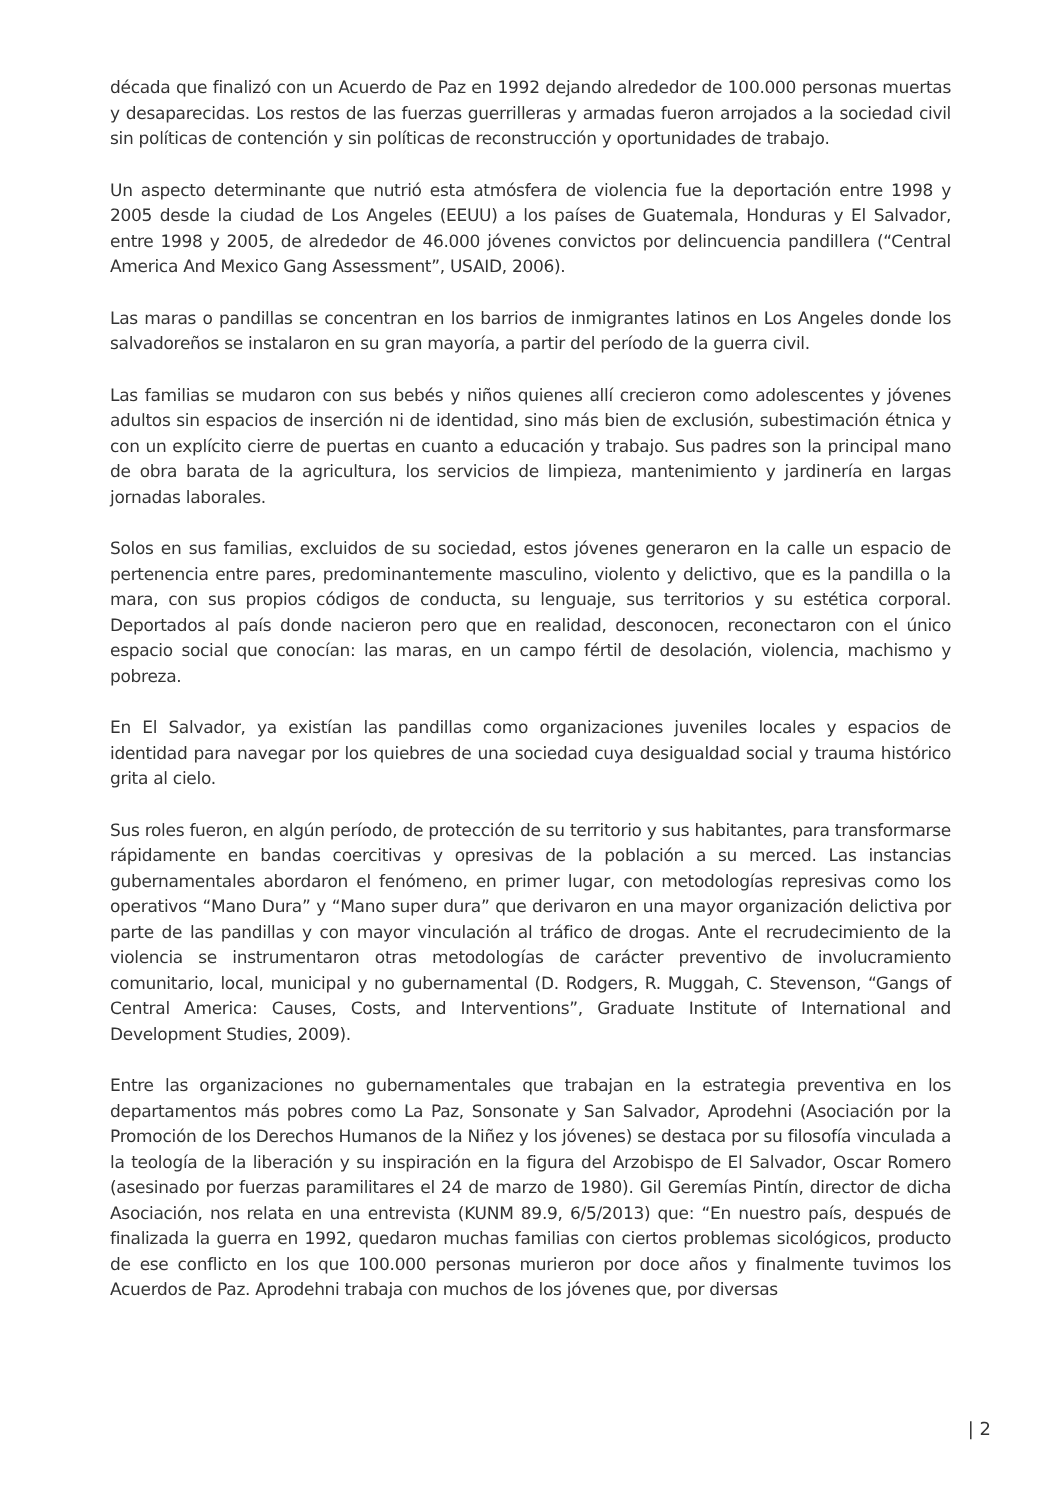década que finalizó con un Acuerdo de Paz en 1992 dejando alrededor de 100.000 personas muertas y desaparecidas. Los restos de las fuerzas guerrilleras y armadas fueron arrojados a la sociedad civil sin políticas de contención y sin políticas de reconstrucción y oportunidades de trabajo.
Un aspecto determinante que nutrió esta atmósfera de violencia fue la deportación entre 1998 y 2005 desde la ciudad de Los Angeles (EEUU) a los países de Guatemala, Honduras y El Salvador, entre 1998 y 2005, de alrededor de 46.000 jóvenes convictos por delincuencia pandillera (“Central America And Mexico Gang Assessment”, USAID, 2006).
Las maras o pandillas se concentran en los barrios de inmigrantes latinos en Los Angeles donde los salvadoreños se instalaron en su gran mayoría, a partir del período de la guerra civil.
Las familias se mudaron con sus bebés y niños quienes allí crecieron como adolescentes y jóvenes adultos sin espacios de inserción ni de identidad, sino más bien de exclusión, subestimación étnica y con un explícito cierre de puertas en cuanto a educación y trabajo. Sus padres son la principal mano de obra barata de la agricultura, los servicios de limpieza, mantenimiento y jardinería en largas jornadas laborales.
Solos en sus familias, excluidos de su sociedad, estos jóvenes generaron en la calle un espacio de pertenencia entre pares, predominantemente masculino, violento y delictivo, que es la pandilla o la mara, con sus propios códigos de conducta, su lenguaje, sus territorios y su estética corporal. Deportados al país donde nacieron pero que en realidad, desconocen, reconectaron con el único espacio social que conocían: las maras, en un campo fértil de desolación, violencia, machismo y pobreza.
En El Salvador, ya existían las pandillas como organizaciones juveniles locales y espacios de identidad para navegar por los quiebres de una sociedad cuya desigualdad social y trauma histórico grita al cielo.
Sus roles fueron, en algún período, de protección de su territorio y sus habitantes, para transformarse rápidamente en bandas coercitivas y opresivas de la población a su merced. Las instancias gubernamentales abordaron el fenómeno, en primer lugar, con metodologías represivas como los operativos “Mano Dura” y “Mano super dura” que derivaron en una mayor organización delictiva por parte de las pandillas y con mayor vinculación al tráfico de drogas. Ante el recrudecimiento de la violencia se instrumentaron otras metodologías de carácter preventivo de involucramiento comunitario, local, municipal y no gubernamental (D. Rodgers, R. Muggah, C. Stevenson, “Gangs of Central America: Causes, Costs, and Interventions”, Graduate Institute of International and Development Studies, 2009).
Entre las organizaciones no gubernamentales que trabajan en la estrategia preventiva en los departamentos más pobres como La Paz, Sonsonate y San Salvador, Aprodehni (Asociación por la Promoción de los Derechos Humanos de la Niñez y los jóvenes) se destaca por su filosofía vinculada a la teología de la liberación y su inspiración en la figura del Arzobispo de El Salvador, Oscar Romero (asesinado por fuerzas paramilitares el 24 de marzo de 1980). Gil Geremías Pintín, director de dicha Asociación, nos relata en una entrevista (KUNM 89.9, 6/5/2013) que: “En nuestro país, después de finalizada la guerra en 1992, quedaron muchas familias con ciertos problemas sicológicos, producto de ese conflicto en los que 100.000 personas murieron por doce años y finalmente tuvimos los Acuerdos de Paz. Aprodehni trabaja con muchos de los jóvenes que, por diversas
| 2